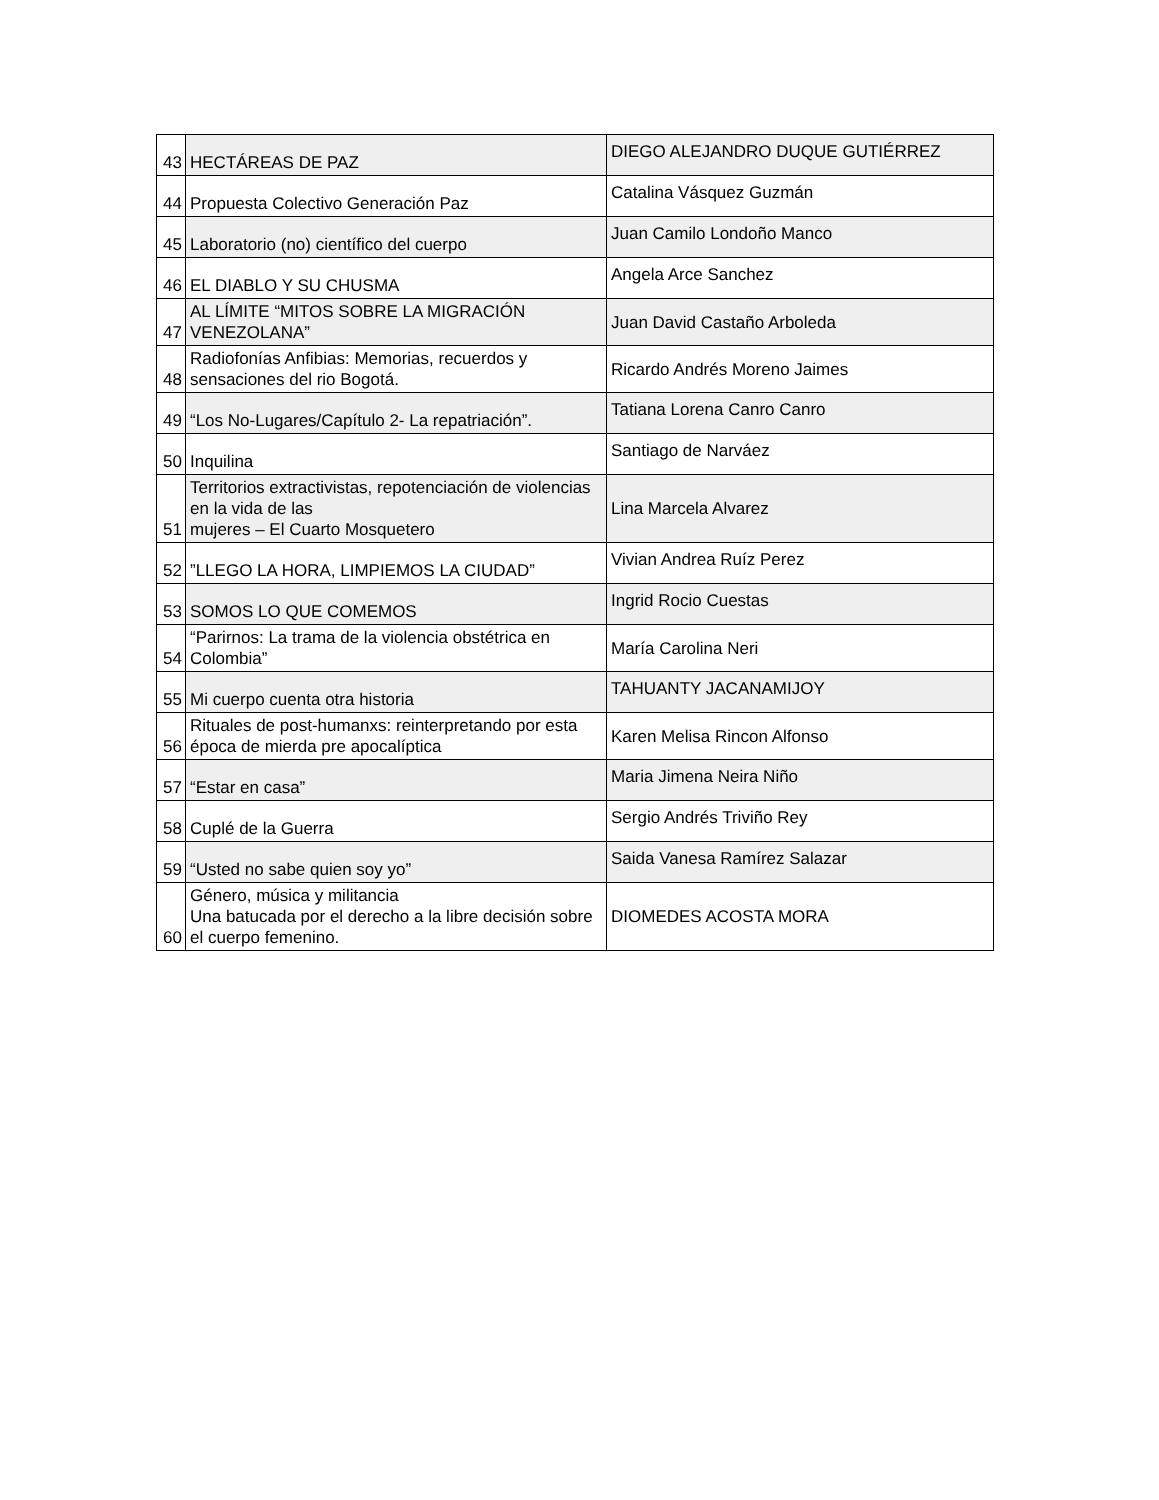| 43 | HECTÁREAS DE PAZ | DIEGO ALEJANDRO DUQUE GUTIÉRREZ |
| 44 | Propuesta Colectivo Generación Paz | Catalina Vásquez Guzmán |
| 45 | Laboratorio (no) científico del cuerpo | Juan Camilo Londoño Manco |
| 46 | EL DIABLO Y SU CHUSMA | Angela Arce Sanchez |
| 47 | AL LÍMITE “MITOS SOBRE LA MIGRACIÓN VENEZOLANA” | Juan David Castaño Arboleda |
| 48 | Radiofonías Anfibias: Memorias, recuerdos y sensaciones del rio Bogotá. | Ricardo Andrés Moreno Jaimes |
| 49 | “Los No-Lugares/Capítulo 2- La repatriación”. | Tatiana Lorena Canro Canro |
| 50 | Inquilina | Santiago de Narváez |
| 51 | Territorios extractivistas, repotenciación de violencias en la vida de las mujeres – El Cuarto Mosquetero | Lina Marcela Alvarez |
| 52 | ”LLEGO LA HORA, LIMPIEMOS LA CIUDAD” | Vivian Andrea Ruíz Perez |
| 53 | SOMOS LO QUE COMEMOS | Ingrid Rocio Cuestas |
| 54 | “Parirnos: La trama de la violencia obstétrica en Colombia” | María Carolina Neri |
| 55 | Mi cuerpo cuenta otra historia | TAHUANTY JACANAMIJOY |
| 56 | Rituales de post-humanxs: reinterpretando por esta época de mierda pre apocalíptica | Karen Melisa Rincon Alfonso |
| 57 | “Estar en casa” | Maria Jimena Neira Niño |
| 58 | Cuplé de la Guerra | Sergio Andrés Triviño Rey |
| 59 | “Usted no sabe quien soy yo” | Saida Vanesa Ramírez Salazar |
| 60 | Género, música y militancia Una batucada por el derecho a la libre decisión sobre el cuerpo femenino. | DIOMEDES ACOSTA MORA |